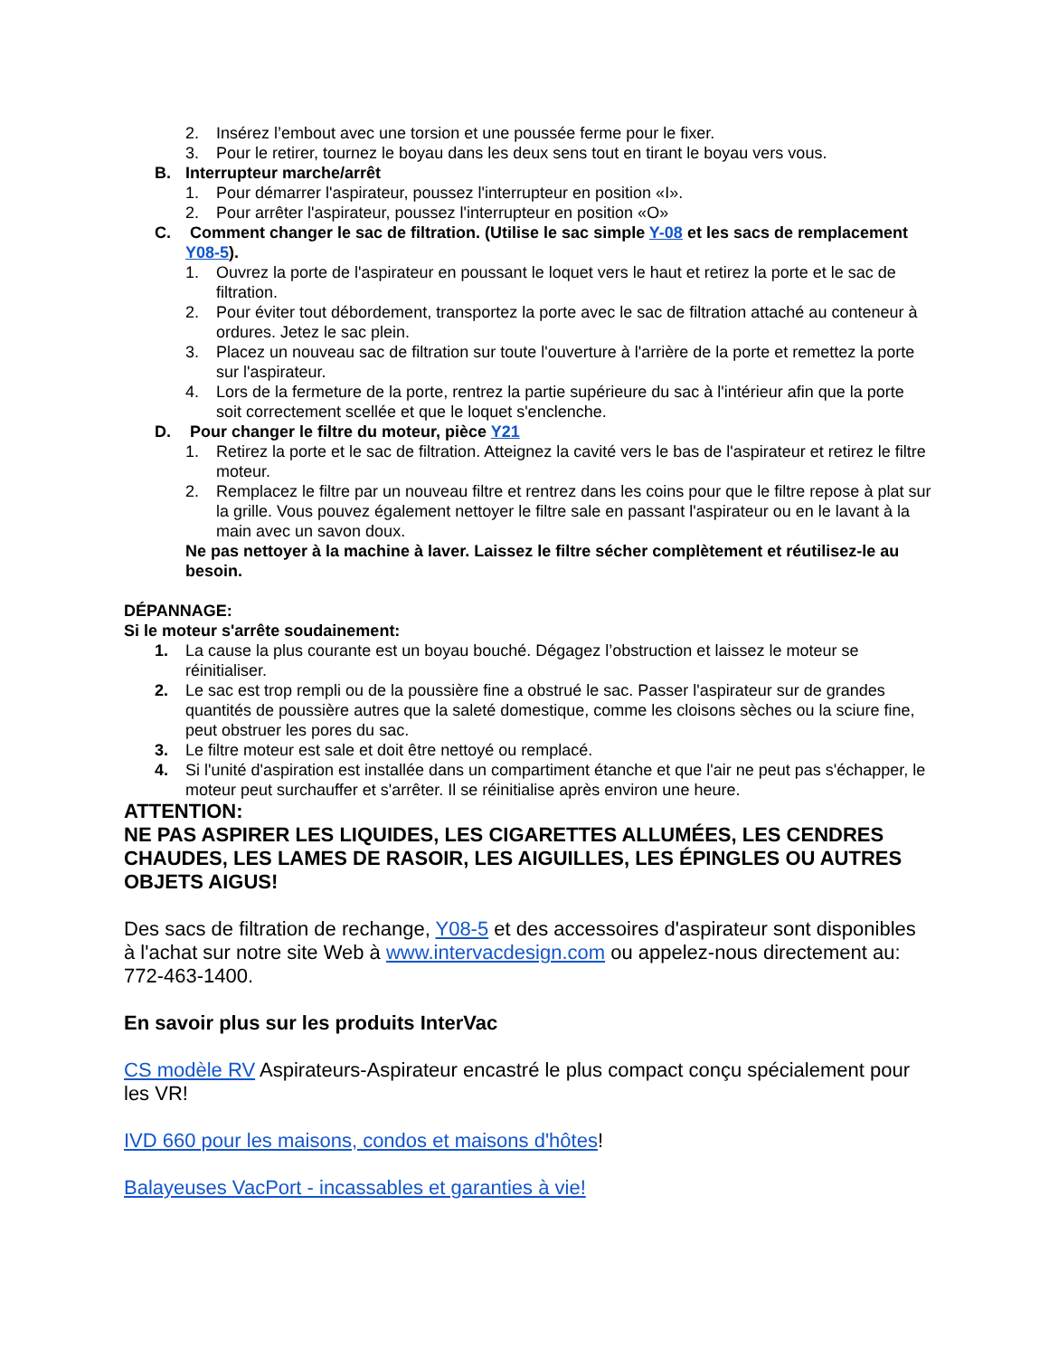2. Insérez l’embout avec une torsion et une poussée ferme pour le fixer.
3. Pour le retirer, tournez le boyau dans les deux sens tout en tirant le boyau vers vous.
B. Interrupteur marche/arrêt
1. Pour démarrer l'aspirateur, poussez l'interrupteur en position «I».
2. Pour arrêter l'aspirateur, poussez l'interrupteur en position «O»
C. Comment changer le sac de filtration. (Utilise le sac simple Y-08 et les sacs de remplacement Y08-5).
1. Ouvrez la porte de l'aspirateur en poussant le loquet vers le haut et retirez la porte et le sac de filtration.
2. Pour éviter tout débordement, transportez la porte avec le sac de filtration attaché au conteneur à ordures. Jetez le sac plein.
3. Placez un nouveau sac de filtration sur toute l'ouverture à l'arrière de la porte et remettez la porte sur l'aspirateur.
4. Lors de la fermeture de la porte, rentrez la partie supérieure du sac à l'intérieur afin que la porte soit correctement scellée et que le loquet s'enclenche.
D. Pour changer le filtre du moteur, pièce Y21
1. Retirez la porte et le sac de filtration. Atteignez la cavité vers le bas de l'aspirateur et retirez le filtre moteur.
2. Remplacez le filtre par un nouveau filtre et rentrez dans les coins pour que le filtre repose à plat sur la grille. Vous pouvez également nettoyer le filtre sale en passant l'aspirateur ou en le lavant à la main avec un savon doux.
Ne pas nettoyer à la machine à laver. Laissez le filtre sécher complètement et réutilisez-le au besoin.
DÉPANNAGE:
Si le moteur s'arrête soudainement:
1. La cause la plus courante est un boyau bouché. Dégagez l’obstruction et laissez le moteur se réinitialiser.
2. Le sac est trop rempli ou de la poussière fine a obstrué le sac. Passer l'aspirateur sur de grandes quantités de poussière autres que la saleté domestique, comme les cloisons sèches ou la sciure fine, peut obstruer les pores du sac.
3. Le filtre moteur est sale et doit être nettoyé ou remplacé.
4. Si l'unité d'aspiration est installée dans un compartiment étanche et que l'air ne peut pas s'échapper, le moteur peut surchauffer et s'arrêter. Il se réinitialise après environ une heure.
ATTENTION:
NE PAS ASPIRER LES LIQUIDES, LES CIGARETTES ALLUMÉES, LES CENDRES CHAUDES, LES LAMES DE RASOIR, LES AIGUILLES, LES ÉPINGLES OU AUTRES OBJETS AIGUS!
Des sacs de filtration de rechange, Y08-5 et des accessoires d'aspirateur sont disponibles à l'achat sur notre site Web à www.intervacdesign.com ou appelez-nous directement au: 772-463-1400.
En savoir plus sur les produits InterVac
CS modèle RV Aspirateurs-Aspirateur encastré le plus compact conçu spécialement pour les VR!
IVD 660 pour les maisons, condos et maisons d'hôtes!
Balayeuses VacPort - incassables et garanties à vie!